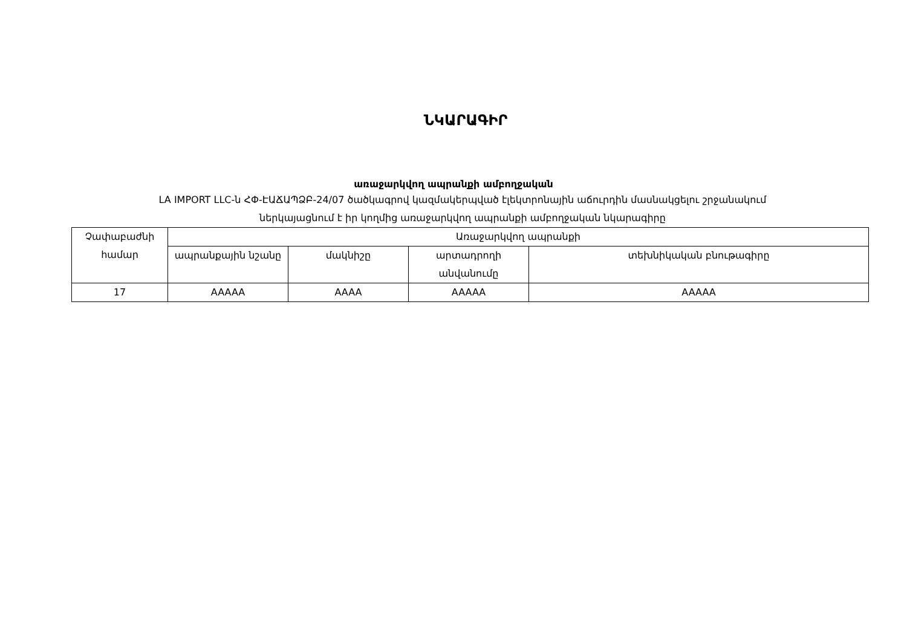ՆԿԱՐԱԳԻՐ
առաջարկվող ապրանքի ամբողջական
LA IMPORT LLC-ն ՀՓ-ԷԱՃԱՊՁԲ-24/07 ծածկագրով կազմակերպված էլեկտրոնային աճուրդին մասնակցելու շրջանակում
ներկայացնում է իր կողմից առաջարկվող ապրանքի ամբողջական նկարագիրը
| Չափաբաժնի համար | Առաջարկվող ապրանքի | | | |
| --- | --- | --- | --- | --- |
| | ապրանքային նշանը | մակնիշը | արտադրողի անվանումը | տեխնիկական բնութագիրը |
| 17 | AAAAA | AAAA | AAAAA | AAAAA |